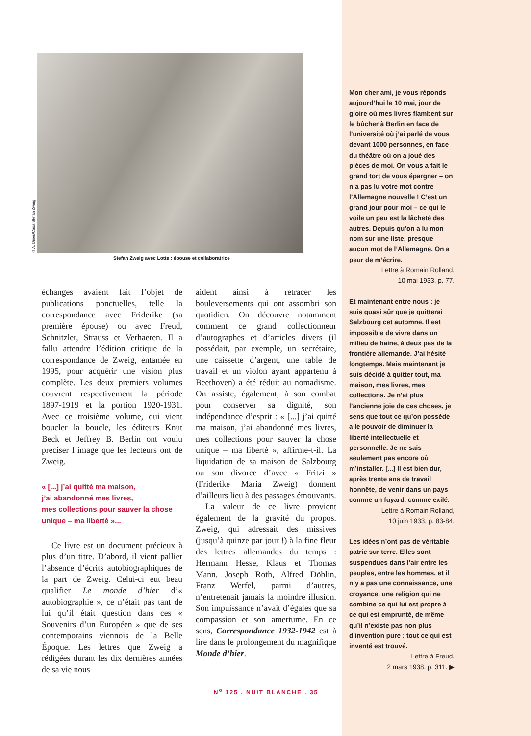©A. Dines/Casa Stefan Zweig
Stefan Zweig avec Lotte : épouse et collaboratrice
échanges avaient fait l’objet de publications ponctuelles, telle la correspondance avec Friderike (sa première épouse) ou avec Freud, Schnitzler, Strauss et Verhaeren. Il a fallu attendre l’édition critique de la correspondance de Zweig, entamée en 1995, pour acquérir une vision plus complète. Les deux premiers volumes couvrent respectivement la période 1897-1919 et la portion 1920-1931. Avec ce troisième volume, qui vient boucler la boucle, les éditeurs Knut Beck et Jeffrey B. Berlin ont voulu préciser l’image que les lecteurs ont de Zweig.
« [...] j’ai quitté ma maison,
j’ai abandonné mes livres,
mes collections pour sauver la chose
unique – ma liberté »...
Ce livre est un document précieux à plus d’un titre. D’abord, il vient pallier l’absence d’écrits autobiographiques de la part de Zweig. Celui-ci eut beau qualifier Le monde d’hier d’« autobiographie », ce n’était pas tant de lui qu’il était question dans ces « Souvenirs d’un Européen » que de ses contemporains viennois de la Belle Époque. Les lettres que Zweig a rédigées durant les dix dernières années de sa vie nous
aident ainsi à retracer les bouleversements qui ont assombri son quotidien. On découvre notamment comment ce grand collectionneur d’autographes et d’articles divers (il possédait, par exemple, un secrétaire, une caissette d’argent, une table de travail et un violon ayant appartenu à Beethoven) a été réduit au nomadisme. On assiste, également, à son combat pour conserver sa dignité, son indépendance d’esprit : « [...] j’ai quitté ma maison, j’ai abandonné mes livres, mes collections pour sauver la chose unique – ma liberté », affirme-t-il. La liquidation de sa maison de Salzbourg ou son divorce d’avec « Fritzi » (Friderike Maria Zweig) donnent d’ailleurs lieu à des passages émouvants.
La valeur de ce livre provient également de la gravité du propos. Zweig, qui adressait des missives (jusqu’à quinze par jour !) à la fine fleur des lettres allemandes du temps : Hermann Hesse, Klaus et Thomas Mann, Joseph Roth, Alfred Döblin, Franz Werfel, parmi d’autres, n’entretenait jamais la moindre illusion. Son impuissance n’avait d’égales que sa compassion et son amertume. En ce sens, Correspondance 1932-1942 est à lire dans le prolongement du magnifique Monde d’hier.
Mon cher ami, je vous réponds aujourd’hui le 10 mai, jour de gloire où mes livres flambent sur le bûcher à Berlin en face de l’université où j’ai parlé de vous devant 1000 personnes, en face du théâtre où on a joué des pièces de moi. On vous a fait le grand tort de vous épargner – on n’a pas lu votre mot contre l’Allemagne nouvelle ! C’est un grand jour pour moi – ce qui le voile un peu est la lâcheté des autres. Depuis qu’on a lu mon nom sur une liste, presque aucun mot de l’Allemagne. On a peur de m’écrire.
Lettre à Romain Rolland,
10 mai 1933, p. 77.
Et maintenant entre nous : je suis quasi sûr que je quitterai Salzbourg cet automne. Il est impossible de vivre dans un milieu de haine, à deux pas de la frontière allemande. J’ai hésité longtemps. Mais maintenant je suis décidé à quitter tout, ma maison, mes livres, mes collections. Je n’ai plus l’ancienne joie de ces choses, je sens que tout ce qu’on possède a le pouvoir de diminuer la liberté intellectuelle et personnelle. Je ne sais seulement pas encore où m’installer. [...] Il est bien dur, après trente ans de travail honnête, de venir dans un pays comme un fuyard, comme exilé.
Lettre à Romain Rolland,
10 juin 1933, p. 83-84.
Les idées n’ont pas de véritable patrie sur terre. Elles sont suspendues dans l’air entre les peuples, entre les hommes, et il n’y a pas une connaissance, une croyance, une religion qui ne combine ce qui lui est propre à ce qui est emprunté, de même qu’il n’existe pas non plus d’invention pure : tout ce qui est inventé est trouvé.
Lettre à Freud,
2 mars 1938, p. 311. ▶
N<sup>o</sup> 125 . NUIT BLANCHE . 35